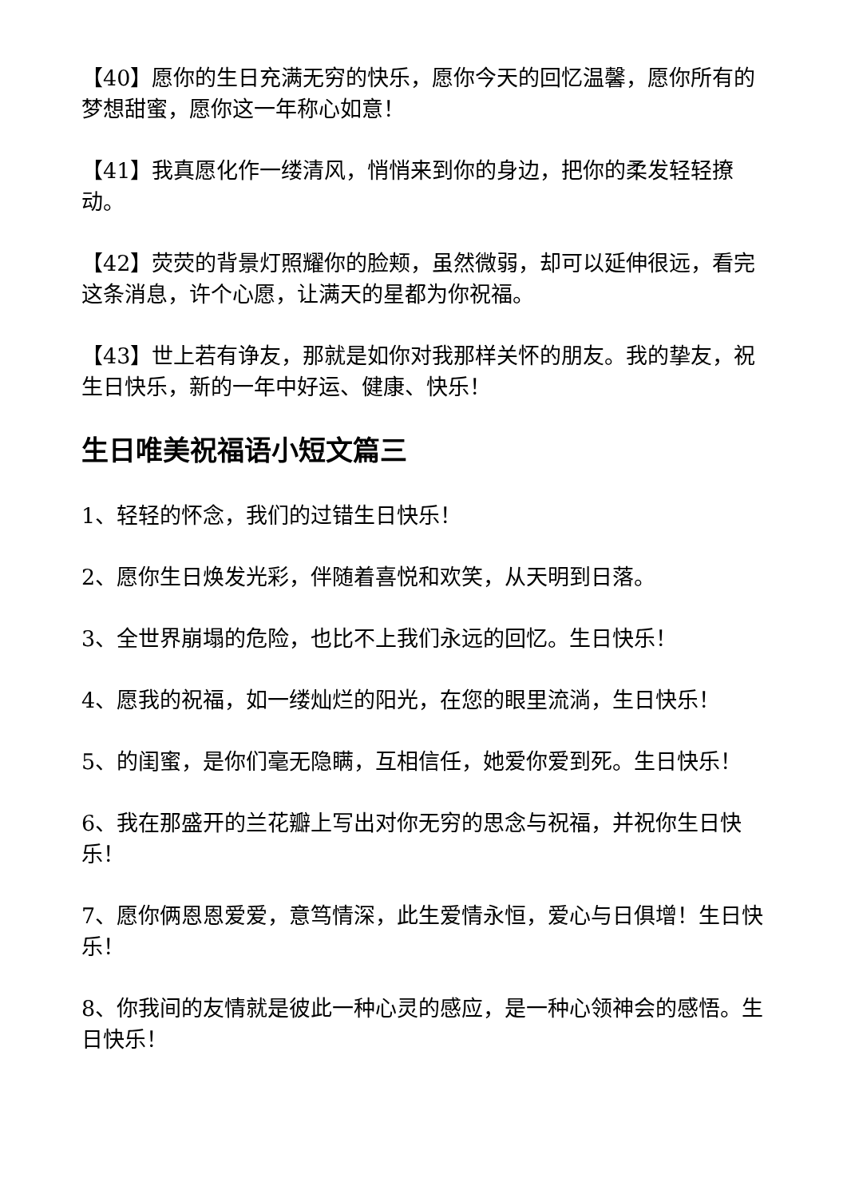【40】愿你的生日充满无穷的快乐，愿你今天的回忆温馨，愿你所有的梦想甜蜜，愿你这一年称心如意！
【41】我真愿化作一缕清风，悄悄来到你的身边，把你的柔发轻轻撩动。
【42】荧荧的背景灯照耀你的脸颊，虽然微弱，却可以延伸很远，看完这条消息，许个心愿，让满天的星都为你祝福。
【43】世上若有诤友，那就是如你对我那样关怀的朋友。我的挚友，祝生日快乐，新的一年中好运、健康、快乐！
生日唯美祝福语小短文篇三
1、轻轻的怀念，我们的过错生日快乐！
2、愿你生日焕发光彩，伴随着喜悦和欢笑，从天明到日落。
3、全世界崩塌的危险，也比不上我们永远的回忆。生日快乐！
4、愿我的祝福，如一缕灿烂的阳光，在您的眼里流淌，生日快乐！
5、的闺蜜，是你们毫无隐瞒，互相信任，她爱你爱到死。生日快乐！
6、我在那盛开的兰花瓣上写出对你无穷的思念与祝福，并祝你生日快乐！
7、愿你俩恩恩爱爱，意笃情深，此生爱情永恒，爱心与日俱增！生日快乐！
8、你我间的友情就是彼此一种心灵的感应，是一种心领神会的感悟。生日快乐！